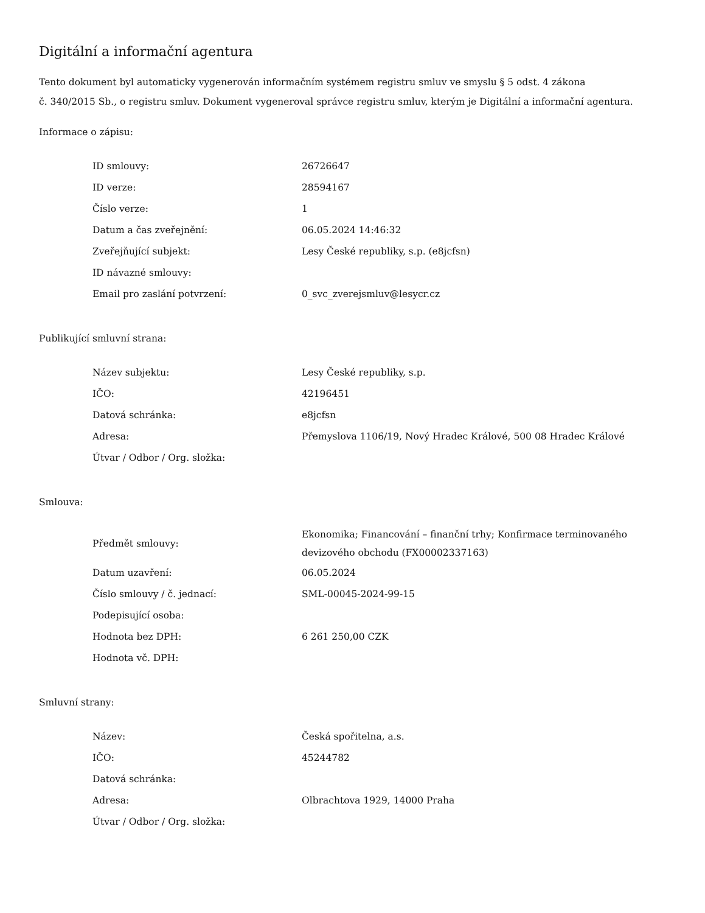Digitální a informační agentura
Tento dokument byl automaticky vygenerován informačním systémem registru smluv ve smyslu § 5 odst. 4 zákona
č. 340/2015 Sb., o registru smluv. Dokument vygeneroval správce registru smluv, kterým je Digitální a informační agentura.
Informace o zápisu:
| ID smlouvy: | 26726647 |
| ID verze: | 28594167 |
| Číslo verze: | 1 |
| Datum a čas zveřejnění: | 06.05.2024 14:46:32 |
| Zveřejňující subjekt: | Lesy České republiky, s.p. (e8jcfsn) |
| ID návazné smlouvy: | |
| Email pro zaslání potvrzení: | 0_svc_zverejsmluv@lesycr.cz |
Publikující smluvní strana:
| Název subjektu: | Lesy České republiky, s.p. |
| IČO: | 42196451 |
| Datová schránka: | e8jcfsn |
| Adresa: | Přemyslova 1106/19, Nový Hradec Králové, 500 08 Hradec Králové |
| Útvar / Odbor / Org. složka: | |
Smlouva:
| Předmět smlouvy: | Ekonomika; Financování – finanční trhy; Konfirmace terminovaného devizového obchodu (FX00002337163) |
| Datum uzavření: | 06.05.2024 |
| Číslo smlouvy / č. jednací: | SML-00045-2024-99-15 |
| Podepisující osoba: | |
| Hodnota bez DPH: | 6 261 250,00 CZK |
| Hodnota vč. DPH: | |
Smluvní strany:
| Název: | Česká spořitelna, a.s. |
| IČO: | 45244782 |
| Datová schránka: | |
| Adresa: | Olbrachtova 1929, 14000 Praha |
| Útvar / Odbor / Org. složka: | |